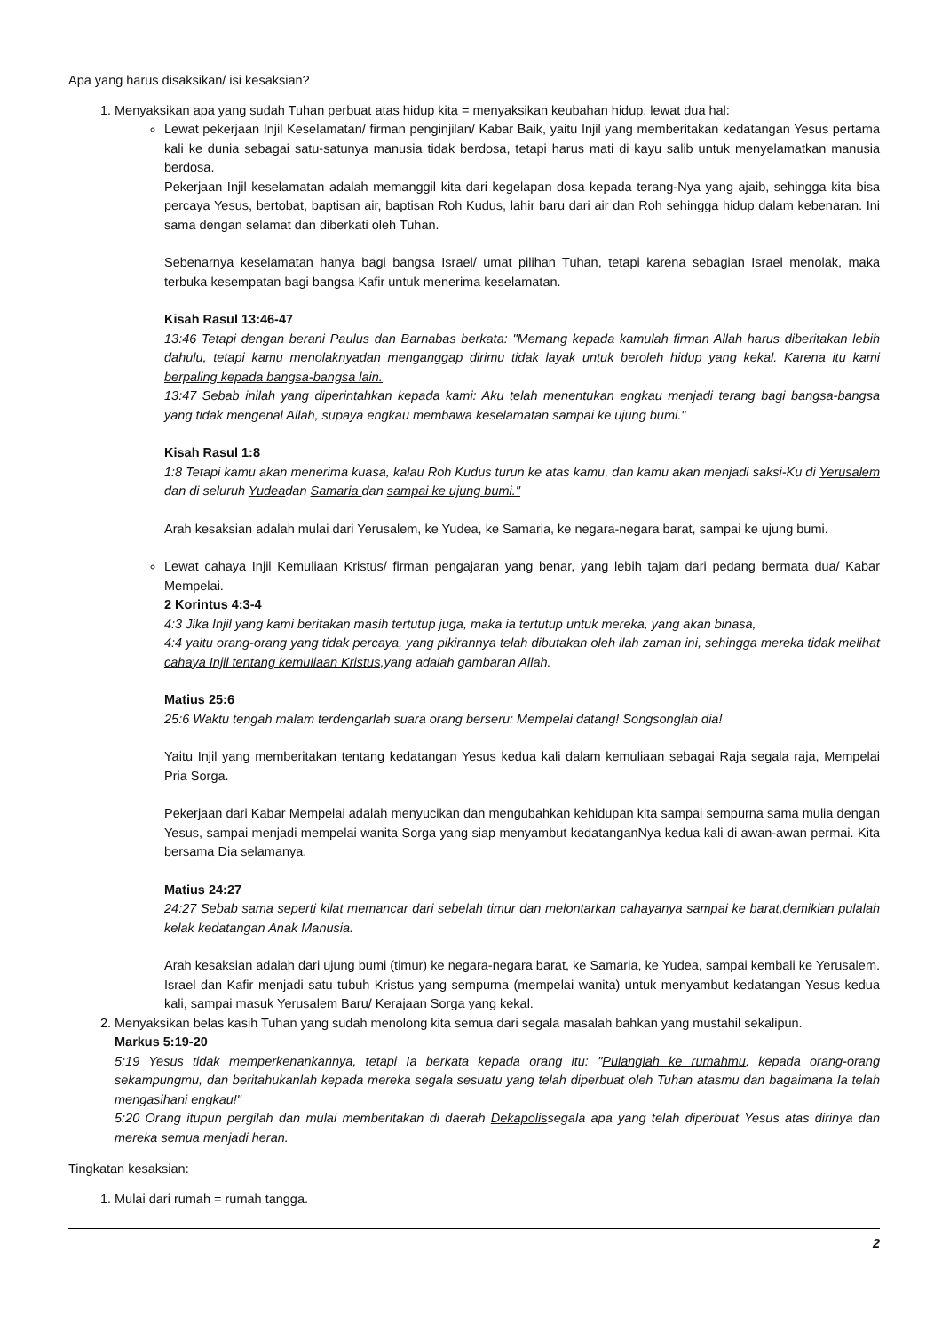Apa yang harus disaksikan/ isi kesaksian?
1. Menyaksikan apa yang sudah Tuhan perbuat atas hidup kita = menyaksikan keubahan hidup, lewat dua hal:
Lewat pekerjaan Injil Keselamatan/ firman penginjilan/ Kabar Baik, yaitu Injil yang memberitakan kedatangan Yesus pertama kali ke dunia sebagai satu-satunya manusia tidak berdosa, tetapi harus mati di kayu salib untuk menyelamatkan manusia berdosa.
Pekerjaan Injil keselamatan adalah memanggil kita dari kegelapan dosa kepada terang-Nya yang ajaib, sehingga kita bisa percaya Yesus, bertobat, baptisan air, baptisan Roh Kudus, lahir baru dari air dan Roh sehingga hidup dalam kebenaran. Ini sama dengan selamat dan diberkati oleh Tuhan.
Sebenarnya keselamatan hanya bagi bangsa Israel/ umat pilihan Tuhan, tetapi karena sebagian Israel menolak, maka terbuka kesempatan bagi bangsa Kafir untuk menerima keselamatan.
Kisah Rasul 13:46-47
13:46 Tetapi dengan berani Paulus dan Barnabas berkata: "Memang kepada kamulah firman Allah harus diberitakan lebih dahulu, tetapi kamu menolaknyadan menganggap dirimu tidak layak untuk beroleh hidup yang kekal. Karena itu kami berpaling kepada bangsa-bangsa lain.
13:47 Sebab inilah yang diperintahkan kepada kami: Aku telah menentukan engkau menjadi terang bagi bangsa-bangsa yang tidak mengenal Allah, supaya engkau membawa keselamatan sampai ke ujung bumi."
Kisah Rasul 1:8
1:8 Tetapi kamu akan menerima kuasa, kalau Roh Kudus turun ke atas kamu, dan kamu akan menjadi saksi-Ku di Yerusalem dan di seluruh Yudeadan Samaria dan sampai ke ujung bumi."
Arah kesaksian adalah mulai dari Yerusalem, ke Yudea, ke Samaria, ke negara-negara barat, sampai ke ujung bumi.
Lewat cahaya Injil Kemuliaan Kristus/ firman pengajaran yang benar, yang lebih tajam dari pedang bermata dua/ Kabar Mempelai.
2 Korintus 4:3-4
4:3 Jika Injil yang kami beritakan masih tertutup juga, maka ia tertutup untuk mereka, yang akan binasa,
4:4 yaitu orang-orang yang tidak percaya, yang pikirannya telah dibutakan oleh ilah zaman ini, sehingga mereka tidak melihat cahaya Injil tentang kemuliaan Kristus, yang adalah gambaran Allah.
Matius 25:6
25:6 Waktu tengah malam terdengarlah suara orang berseru: Mempelai datang! Songsonglah dia!
Yaitu Injil yang memberitakan tentang kedatangan Yesus kedua kali dalam kemuliaan sebagai Raja segala raja, Mempelai Pria Sorga.
Pekerjaan dari Kabar Mempelai adalah menyucikan dan mengubahkan kehidupan kita sampai sempurna sama mulia dengan Yesus, sampai menjadi mempelai wanita Sorga yang siap menyambut kedatanganNya kedua kali di awan-awan permai. Kita bersama Dia selamanya.
Matius 24:27
24:27 Sebab sama seperti kilat memancar dari sebelah timur dan melontarkan cahayanya sampai ke barat, demikian pulalah kelak kedatangan Anak Manusia.
Arah kesaksian adalah dari ujung bumi (timur) ke negara-negara barat, ke Samaria, ke Yudea, sampai kembali ke Yerusalem. Israel dan Kafir menjadi satu tubuh Kristus yang sempurna (mempelai wanita) untuk menyambut kedatangan Yesus kedua kali, sampai masuk Yerusalem Baru/ Kerajaan Sorga yang kekal.
2. Menyaksikan belas kasih Tuhan yang sudah menolong kita semua dari segala masalah bahkan yang mustahil sekalipun.
Markus 5:19-20
5:19 Yesus tidak memperkenankannya, tetapi Ia berkata kepada orang itu: "Pulanglah ke rumahmu, kepada orang-orang sekampungmu, dan beritahukanlah kepada mereka segala sesuatu yang telah diperbuat oleh Tuhan atasmu dan bagaimana Ia telah mengasihani engkau!"
5:20 Orang itupun pergilah dan mulai memberitakan di daerah Dekapolissegala apa yang telah diperbuat Yesus atas dirinya dan mereka semua menjadi heran.
Tingkatan kesaksian:
1. Mulai dari rumah = rumah tangga.
2